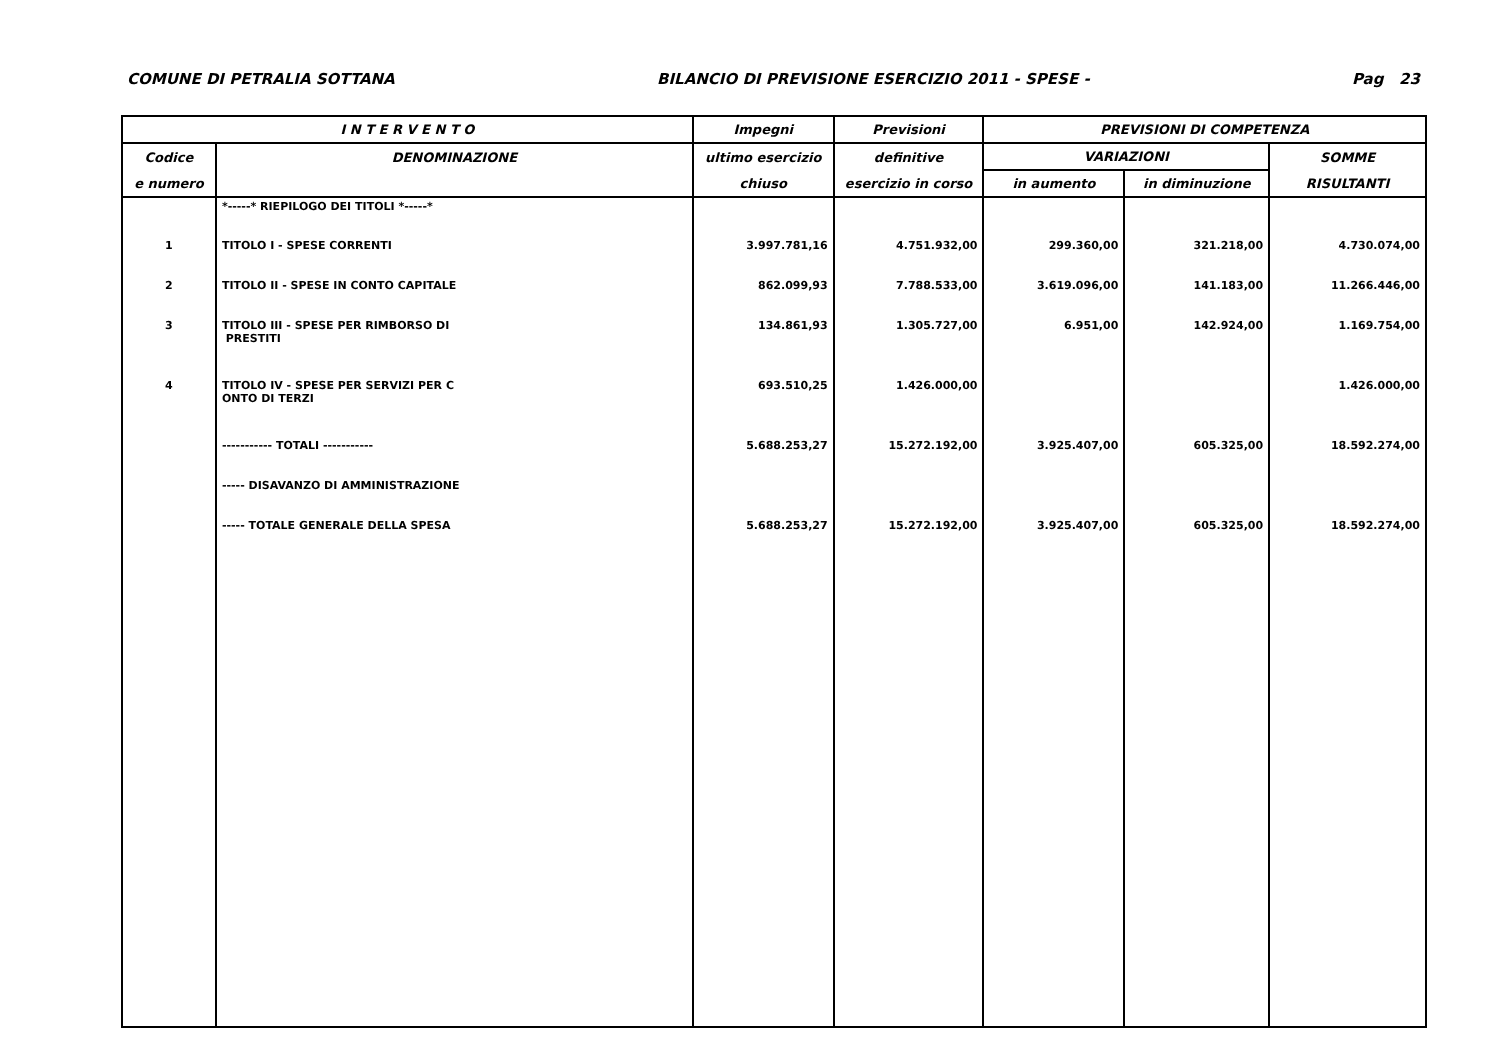COMUNE DI PETRALIA SOTTANA BILANCIO DI PREVISIONE ESERCIZIO 2011 - SPESE - Pag 23
| I N T E R V E N T O | | Impegni | Previsioni | PREVISIONI DI COMPETENZA | | |
| --- | --- | --- | --- | --- | --- | --- |
| Codice | DENOMINAZIONE | ultimo esercizio | definitive | VARIAZIONI | | SOMME |
| e numero | | chiuso | esercizio in corso | in aumento | in diminuzione | RISULTANTI |
| | *-----* RIEPILOGO DEI TITOLI *-----* | | | | | |
| 1 | TITOLO I - SPESE CORRENTI | 3.997.781,16 | 4.751.932,00 | 299.360,00 | 321.218,00 | 4.730.074,00 |
| 2 | TITOLO II - SPESE IN CONTO CAPITALE | 862.099,93 | 7.788.533,00 | 3.619.096,00 | 141.183,00 | 11.266.446,00 |
| 3 | TITOLO III - SPESE PER RIMBORSO DI PRESTITI | 134.861,93 | 1.305.727,00 | 6.951,00 | 142.924,00 | 1.169.754,00 |
| 4 | TITOLO IV - SPESE PER SERVIZI PER C ONTO DI TERZI | 693.510,25 | 1.426.000,00 | | | 1.426.000,00 |
| | ----------- TOTALI ----------- | 5.688.253,27 | 15.272.192,00 | 3.925.407,00 | 605.325,00 | 18.592.274,00 |
| | ----- DISAVANZO DI AMMINISTRAZIONE | | | | | |
| | ----- TOTALE GENERALE DELLA SPESA | 5.688.253,27 | 15.272.192,00 | 3.925.407,00 | 605.325,00 | 18.592.274,00 |